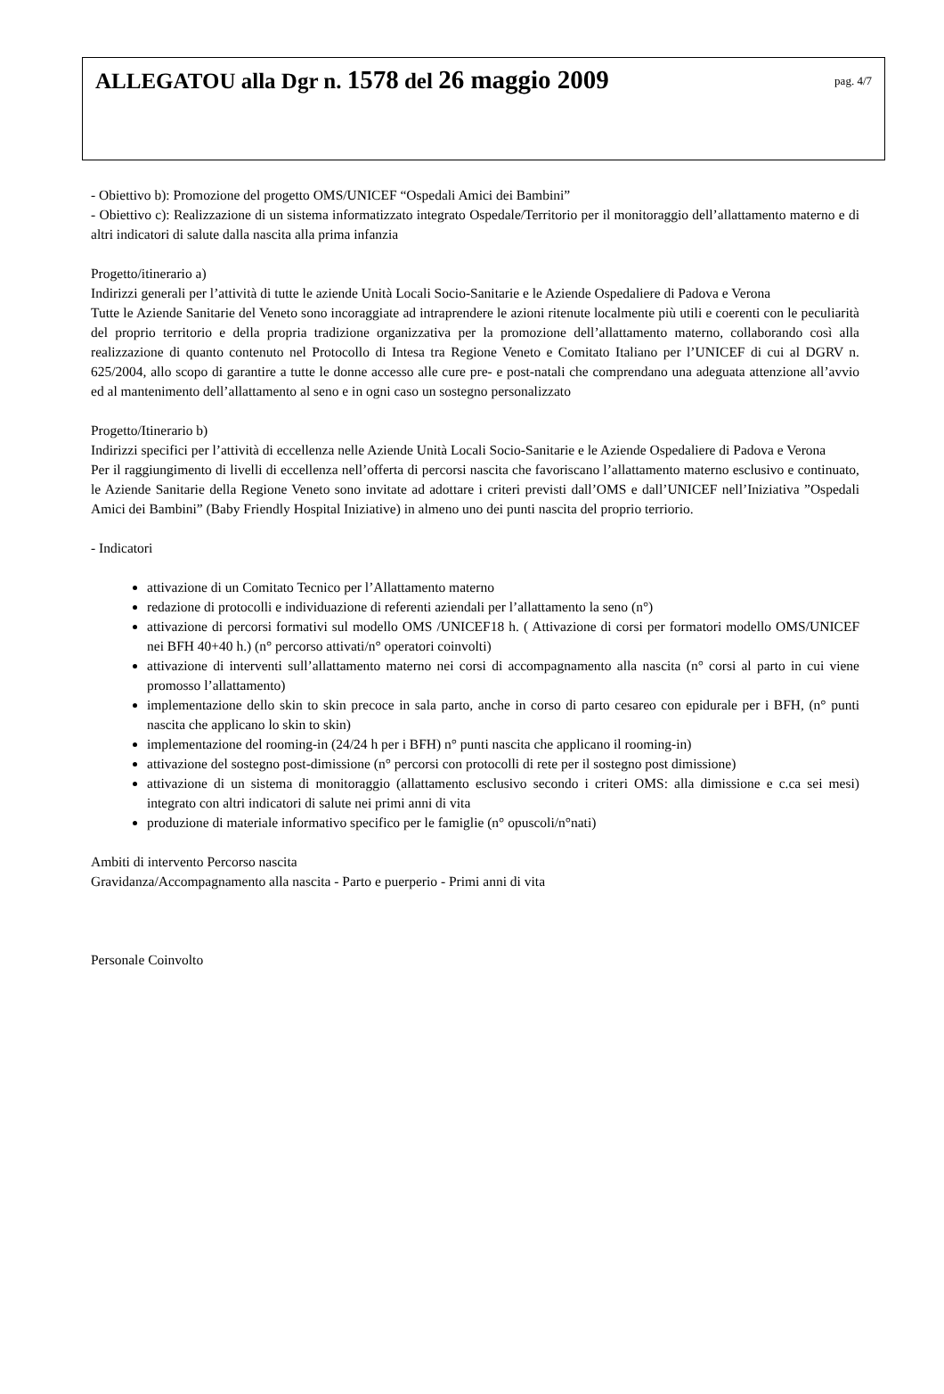ALLEGATOU alla Dgr n. 1578 del 26 maggio 2009
pag. 4/7
- Obiettivo b): Promozione del progetto OMS/UNICEF “Ospedali Amici dei Bambini”
- Obiettivo c): Realizzazione di un sistema informatizzato integrato Ospedale/Territorio per il monitoraggio dell’allattamento materno e di altri indicatori di salute dalla nascita alla prima infanzia
Progetto/itinerario a)
Indirizzi generali per l’attività di tutte le aziende Unità Locali Socio-Sanitarie e le Aziende Ospedaliere di Padova e Verona
Tutte le Aziende Sanitarie del Veneto sono incoraggiate ad intraprendere le azioni ritenute localmente più utili e coerenti con le peculiarità del proprio territorio e della propria tradizione organizzativa per la promozione dell’allattamento materno, collaborando così alla realizzazione di quanto contenuto nel Protocollo di Intesa tra Regione Veneto e Comitato Italiano per l’UNICEF di cui al DGRV n. 625/2004, allo scopo di garantire a tutte le donne accesso alle cure pre- e post-natali che comprendano una adeguata attenzione all’avvio ed al mantenimento dell’allattamento al seno e in ogni caso un sostegno personalizzato
Progetto/Itinerario b)
Indirizzi specifici per l’attività di eccellenza nelle Aziende Unità Locali Socio-Sanitarie e le Aziende Ospedaliere di Padova e Verona
Per il raggiungimento di livelli di eccellenza nell’offerta di percorsi nascita che favoriscano l’allattamento materno esclusivo e continuato, le Aziende Sanitarie della Regione Veneto sono invitate ad adottare i criteri previsti dall’OMS e dall’UNICEF nell’Iniziativa ”Ospedali Amici dei Bambini” (Baby Friendly Hospital Iniziative) in almeno uno dei punti nascita del proprio terriorio.
- Indicatori
attivazione di un Comitato Tecnico per l’Allattamento materno
redazione di protocolli e individuazione di referenti aziendali per l’allattamento la seno (n°)
attivazione di percorsi formativi sul modello OMS /UNICEF18 h. ( Attivazione di corsi per formatori modello OMS/UNICEF nei BFH 40+40 h.) (n° percorso attivati/n° operatori coinvolti)
attivazione di interventi sull’allattamento materno nei corsi di accompagnamento alla nascita (n° corsi al parto in cui viene promosso l’allattamento)
implementazione dello skin to skin precoce in sala parto, anche in corso di parto cesareo con epidurale per i BFH, (n° punti nascita che applicano lo skin to skin)
implementazione del rooming-in (24/24 h per i BFH) n° punti nascita che applicano il rooming-in)
attivazione del sostegno post-dimissione (n° percorsi con protocolli di rete per il sostegno post dimissione)
attivazione di un sistema di monitoraggio (allattamento esclusivo secondo i criteri OMS: alla dimissione e c.ca sei mesi) integrato con altri indicatori di salute nei primi anni di vita
produzione di materiale informativo specifico per le famiglie (n° opuscoli/n°nati)
Ambiti di intervento Percorso nascita
Gravidanza/Accompagnamento alla nascita - Parto e puerperio - Primi anni di vita
Personale Coinvolto